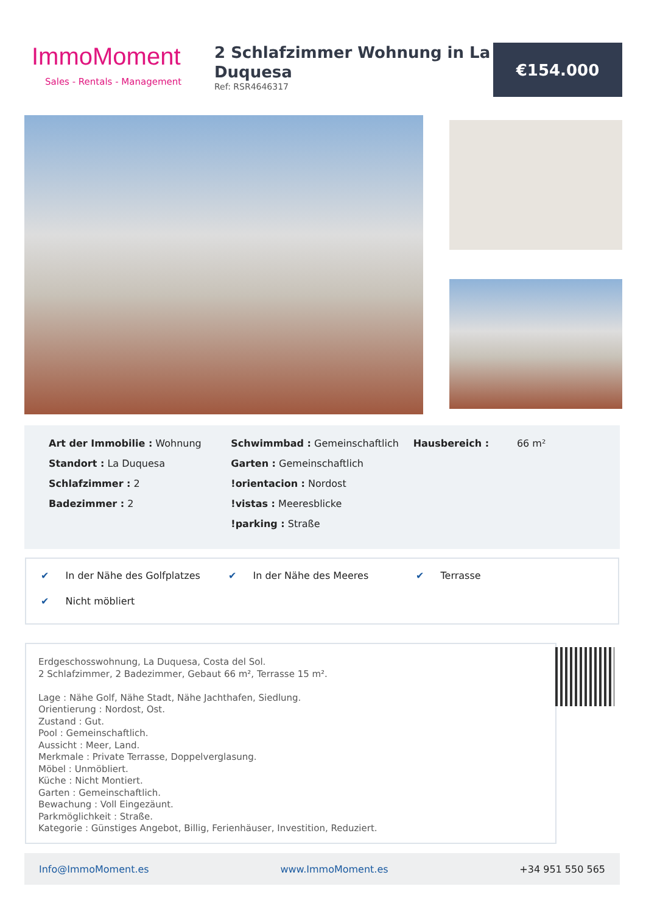ImmoMoment
Sales - Rentals - Management
2 Schlafzimmer Wohnung in La Duquesa
Ref: RSR4646317
€154.000
Art der Immobilie : Wohnung
Standort : La Duquesa
Schlafzimmer : 2
Badezimmer : 2
Schwimmbad : Gemeinschaftlich
Garten : Gemeinschaftlich
!orientacion : Nordost
!vistas : Meeresblicke
!parking : Straße
Hausbereich : 66 m²
✔ In der Nähe des Golfplatzes
✔ In der Nähe des Meeres
✔ Terrasse
✔ Nicht möbliert
Erdgeschosswohnung, La Duquesa, Costa del Sol.
2 Schlafzimmer, 2 Badezimmer, Gebaut 66 m², Terrasse 15 m².
Lage : Nähe Golf, Nähe Stadt, Nähe Jachthafen, Siedlung.
Orientierung : Nordost, Ost.
Zustand : Gut.
Pool : Gemeinschaftlich.
Aussicht : Meer, Land.
Merkmale : Private Terrasse, Doppelverglasung.
Möbel : Unmöbliert.
Küche : Nicht Montiert.
Garten : Gemeinschaftlich.
Bewachung : Voll Eingezäunt.
Parkmöglichkeit : Straße.
Kategorie : Günstiges Angebot, Billig, Ferienhäuser, Investition, Reduziert.
Info@ImmoMoment.es www.ImmoMoment.es +34 951 550 565